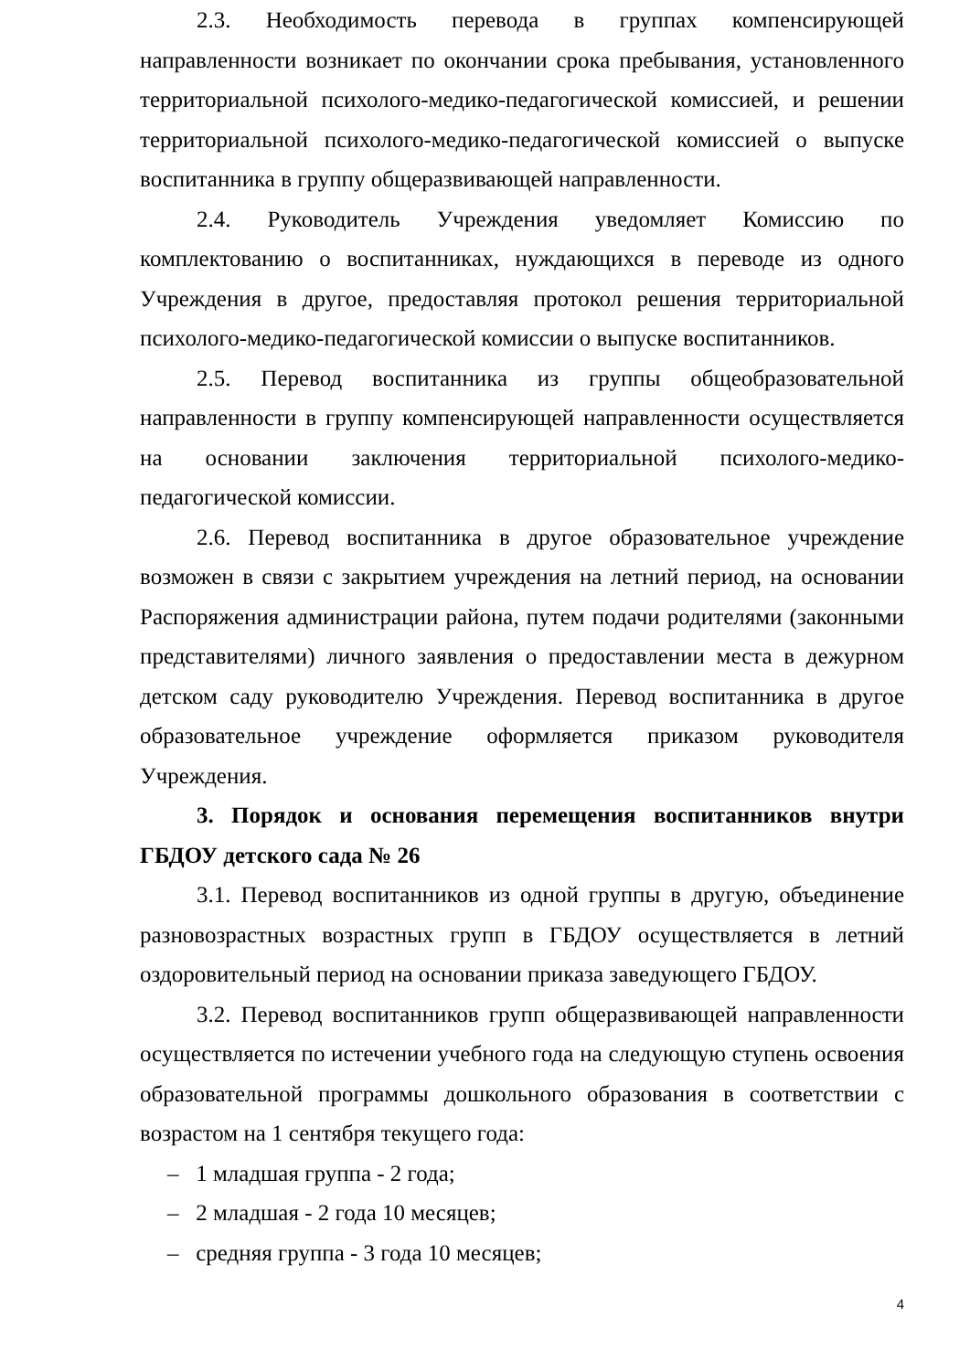2.3. Необходимость перевода в группах компенсирующей направленности возникает по окончании срока пребывания, установленного территориальной психолого-медико-педагогической комиссией, и решении территориальной психолого-медико-педагогической комиссией о выпуске воспитанника в группу общеразвивающей направленности.
2.4. Руководитель Учреждения уведомляет Комиссию по комплектованию о воспитанниках, нуждающихся в переводе из одного Учреждения в другое, предоставляя протокол решения территориальной психолого-медико-педагогической комиссии о выпуске воспитанников.
2.5. Перевод воспитанника из группы общеобразовательной направленности в группу компенсирующей направленности осуществляется на основании заключения территориальной психолого-медико-педагогической комиссии.
2.6. Перевод воспитанника в другое образовательное учреждение возможен в связи с закрытием учреждения на летний период, на основании Распоряжения администрации района, путем подачи родителями (законными представителями) личного заявления о предоставлении места в дежурном детском саду руководителю Учреждения. Перевод воспитанника в другое образовательное учреждение оформляется приказом руководителя Учреждения.
3. Порядок и основания перемещения воспитанников внутри ГБДОУ детского сада № 26
3.1. Перевод воспитанников из одной группы в другую, объединение разновозрастных возрастных групп в ГБДОУ осуществляется в летний оздоровительный период на основании приказа заведующего ГБДОУ.
3.2. Перевод воспитанников групп общеразвивающей направленности осуществляется по истечении учебного года на следующую ступень освоения образовательной программы дошкольного образования в соответствии с возрастом на 1 сентября текущего года:
– 1 младшая группа - 2 года;
– 2 младшая - 2 года 10 месяцев;
– средняя группа - 3 года 10 месяцев;
4